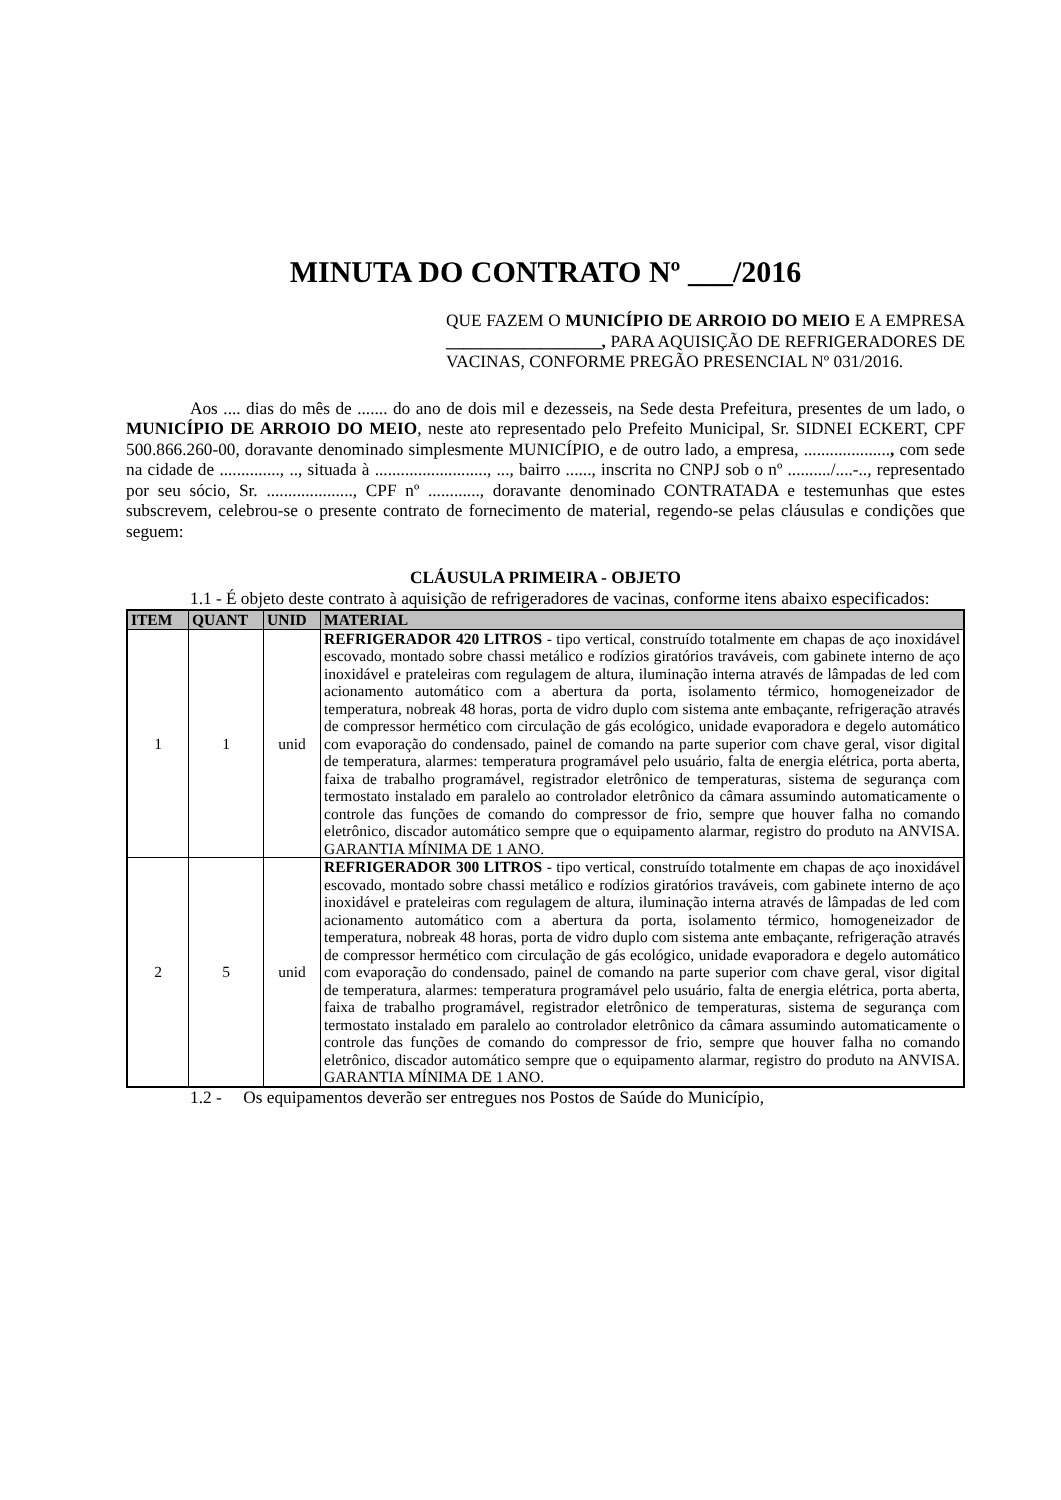MINUTA DO CONTRATO Nº ___/2016
QUE FAZEM O MUNICÍPIO DE ARROIO DO MEIO E A EMPRESA __________________, PARA AQUISIÇÃO DE REFRIGERADORES DE VACINAS, CONFORME PREGÃO PRESENCIAL Nº 031/2016.
Aos .... dias do mês de ....... do ano de dois mil e dezesseis, na Sede desta Prefeitura, presentes de um lado, o MUNICÍPIO DE ARROIO DO MEIO, neste ato representado pelo Prefeito Municipal, Sr. SIDNEI ECKERT, CPF 500.866.260-00, doravante denominado simplesmente MUNICÍPIO, e de outro lado, a empresa, ...................., com sede na cidade de .............., .., situada à .........................., ..., bairro ......, inscrita no CNPJ sob o nº ........../....-.., representado por seu sócio, Sr. ...................., CPF nº ............, doravante denominado CONTRATADA e testemunhas que estes subscrevem, celebrou-se o presente contrato de fornecimento de material, regendo-se pelas cláusulas e condições que seguem:
CLÁUSULA PRIMEIRA - OBJETO
1.1 - É objeto deste contrato à aquisição de refrigeradores de vacinas, conforme itens abaixo especificados:
| ITEM | QUANT | UNID | MATERIAL |
| --- | --- | --- | --- |
| 1 | 1 | unid | REFRIGERADOR 420 LITROS - tipo vertical, construído totalmente em chapas de aço inoxidável escovado, montado sobre chassi metálico e rodízios giratórios traváveis, com gabinete interno de aço inoxidável e prateleiras com regulagem de altura, iluminação interna através de lâmpadas de led com acionamento automático com a abertura da porta, isolamento térmico, homogeneizador de temperatura, nobreak 48 horas, porta de vidro duplo com sistema ante embaçante, refrigeração através de compressor hermético com circulação de gás ecológico, unidade evaporadora e degelo automático com evaporação do condensado, painel de comando na parte superior com chave geral, visor digital de temperatura, alarmes: temperatura programável pelo usuário, falta de energia elétrica, porta aberta, faixa de trabalho programável, registrador eletrônico de temperaturas, sistema de segurança com termostato instalado em paralelo ao controlador eletrônico da câmara assumindo automaticamente o controle das funções de comando do compressor de frio, sempre que houver falha no comando eletrônico, discador automático sempre que o equipamento alarmar, registro do produto na ANVISA. GARANTIA MÍNIMA DE 1 ANO. |
| 2 | 5 | unid | REFRIGERADOR 300 LITROS - tipo vertical, construído totalmente em chapas de aço inoxidável escovado, montado sobre chassi metálico e rodízios giratórios traváveis, com gabinete interno de aço inoxidável e prateleiras com regulagem de altura, iluminação interna através de lâmpadas de led com acionamento automático com a abertura da porta, isolamento térmico, homogeneizador de temperatura, nobreak 48 horas, porta de vidro duplo com sistema ante embaçante, refrigeração através de compressor hermético com circulação de gás ecológico, unidade evaporadora e degelo automático com evaporação do condensado, painel de comando na parte superior com chave geral, visor digital de temperatura, alarmes: temperatura programável pelo usuário, falta de energia elétrica, porta aberta, faixa de trabalho programável, registrador eletrônico de temperaturas, sistema de segurança com termostato instalado em paralelo ao controlador eletrônico da câmara assumindo automaticamente o controle das funções de comando do compressor de frio, sempre que houver falha no comando eletrônico, discador automático sempre que o equipamento alarmar, registro do produto na ANVISA. GARANTIA MÍNIMA DE 1 ANO. |
1.2 - Os equipamentos deverão ser entregues nos Postos de Saúde do Município,